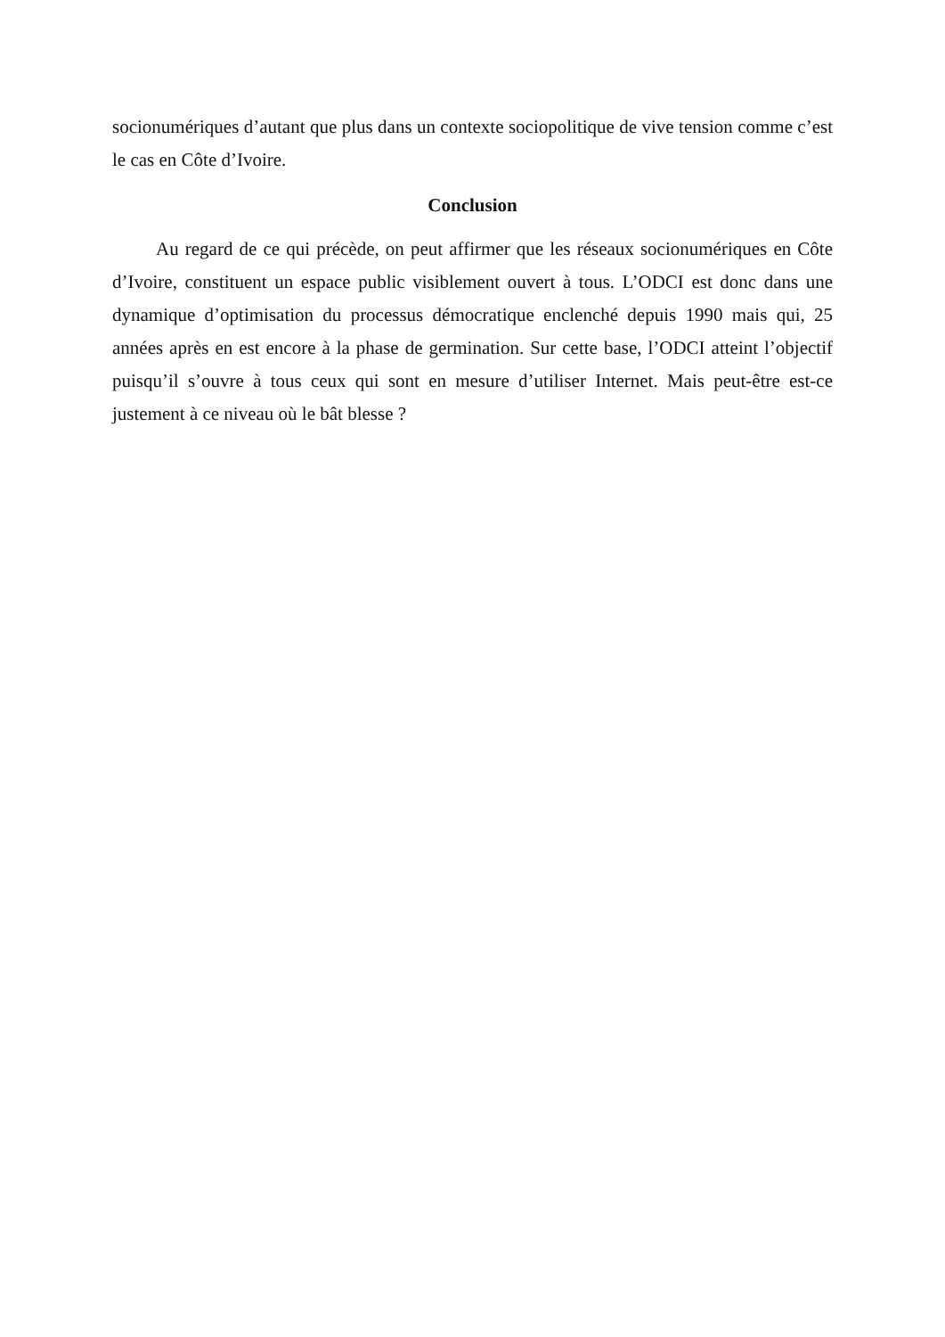socionumériques d’autant que plus dans un contexte sociopolitique de vive tension comme c’est le cas en Côte d’Ivoire.
Conclusion
Au regard de ce qui précède, on peut affirmer que les réseaux socionumériques en Côte d’Ivoire, constituent un espace public visiblement ouvert à tous. L’ODCI est donc dans une dynamique d’optimisation du processus démocratique enclenché depuis 1990 mais qui, 25 années après en est encore à la phase de germination. Sur cette base, l’ODCI atteint l’objectif puisqu’il s’ouvre à tous ceux qui sont en mesure d’utiliser Internet. Mais peut-être est-ce justement à ce niveau où le bât blesse ?